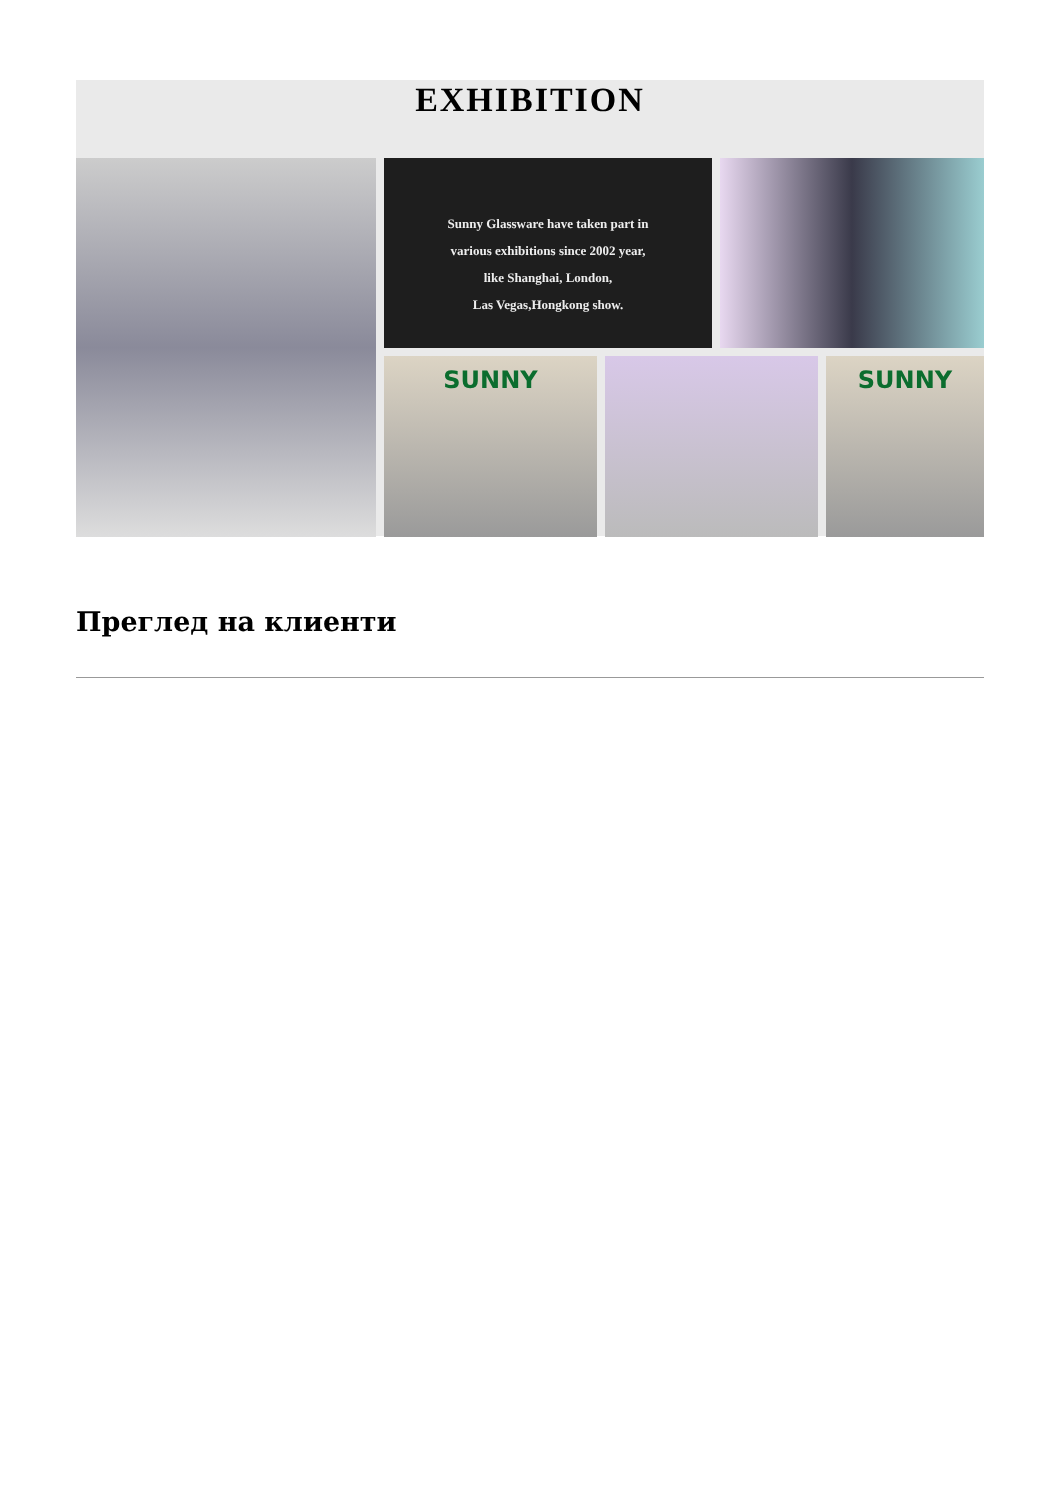EXHIBITION
Sunny Glassware have taken part in
various exhibitions since 2002 year,
like Shanghai, London,
Las Vegas,Hongkong show.
SUNNY
SUNNY
Преглед на клиенти